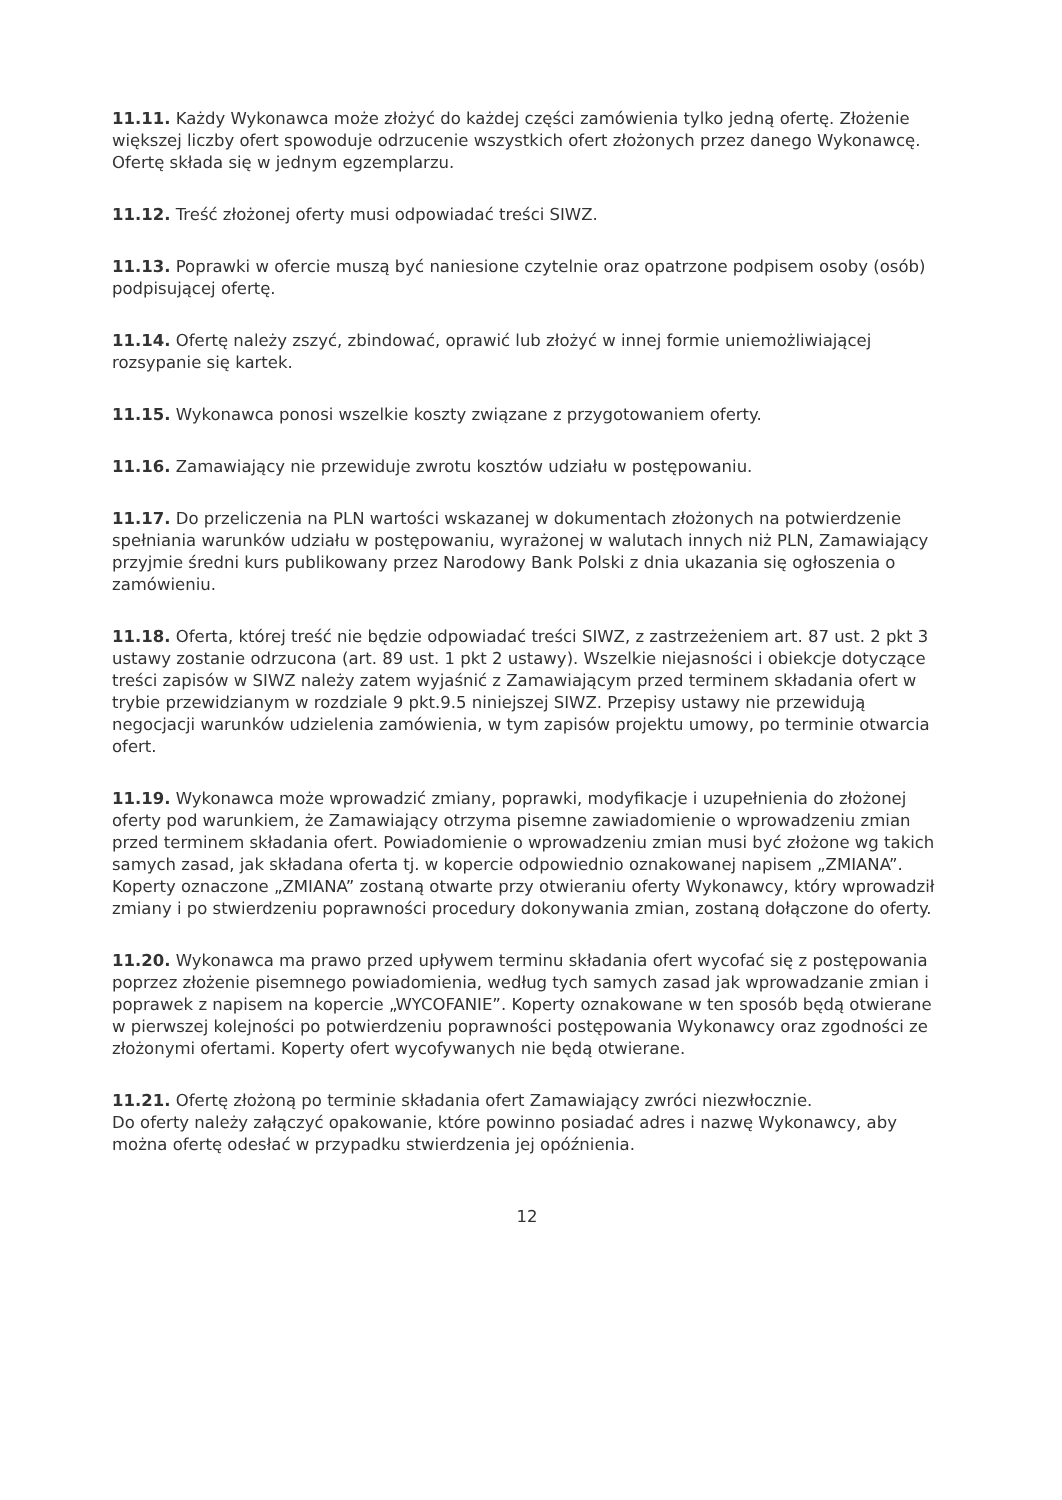11.11. Każdy Wykonawca może złożyć do każdej części zamówienia tylko jedną ofertę. Złożenie większej liczby ofert spowoduje odrzucenie wszystkich ofert złożonych przez danego Wykonawcę. Ofertę składa się w jednym egzemplarzu.
11.12. Treść złożonej oferty musi odpowiadać treści SIWZ.
11.13. Poprawki w ofercie muszą być naniesione czytelnie oraz opatrzone podpisem osoby (osób) podpisującej ofertę.
11.14. Ofertę należy zszyć, zbindować, oprawić lub złożyć w innej formie uniemożliwiającej rozsypanie się kartek.
11.15. Wykonawca ponosi wszelkie koszty związane z przygotowaniem oferty.
11.16. Zamawiający nie przewiduje zwrotu kosztów udziału w postępowaniu.
11.17. Do przeliczenia na PLN wartości wskazanej w dokumentach złożonych na potwierdzenie spełniania warunków udziału w postępowaniu, wyrażonej w walutach innych niż PLN, Zamawiający przyjmie średni kurs publikowany przez Narodowy Bank Polski z dnia ukazania się ogłoszenia o zamówieniu.
11.18. Oferta, której treść nie będzie odpowiadać treści SIWZ, z zastrzeżeniem art. 87 ust. 2 pkt 3 ustawy zostanie odrzucona (art. 89 ust. 1 pkt 2 ustawy). Wszelkie niejasności i obiekcje dotyczące treści zapisów w SIWZ należy zatem wyjaśnić z Zamawiającym przed terminem składania ofert w trybie przewidzianym w rozdziale 9 pkt.9.5 niniejszej SIWZ. Przepisy ustawy nie przewidują negocjacji warunków udzielenia zamówienia, w tym zapisów projektu umowy, po terminie otwarcia ofert.
11.19. Wykonawca może wprowadzić zmiany, poprawki, modyfikacje i uzupełnienia do złożonej oferty pod warunkiem, że Zamawiający otrzyma pisemne zawiadomienie o wprowadzeniu zmian przed terminem składania ofert. Powiadomienie o wprowadzeniu zmian musi być złożone wg takich samych zasad, jak składana oferta tj. w kopercie odpowiednio oznakowanej napisem „ZMIANA”. Koperty oznaczone „ZMIANA” zostaną otwarte przy otwieraniu oferty Wykonawcy, który wprowadził zmiany i po stwierdzeniu poprawności procedury dokonywania zmian, zostaną dołączone do oferty.
11.20. Wykonawca ma prawo przed upływem terminu składania ofert wycofać się z postępowania poprzez złożenie pisemnego powiadomienia, według tych samych zasad jak wprowadzanie zmian i poprawek z napisem na kopercie „WYCOFANIE”. Koperty oznakowane w ten sposób będą otwierane w pierwszej kolejności po potwierdzeniu poprawności postępowania Wykonawcy oraz zgodności ze złożonymi ofertami. Koperty ofert wycofywanych nie będą otwierane.
11.21. Ofertę złożoną po terminie składania ofert Zamawiający zwróci niezwłocznie.
Do oferty należy załączyć opakowanie, które powinno posiadać adres i nazwę Wykonawcy, aby można ofertę odesłać w przypadku stwierdzenia jej opóźnienia.
12